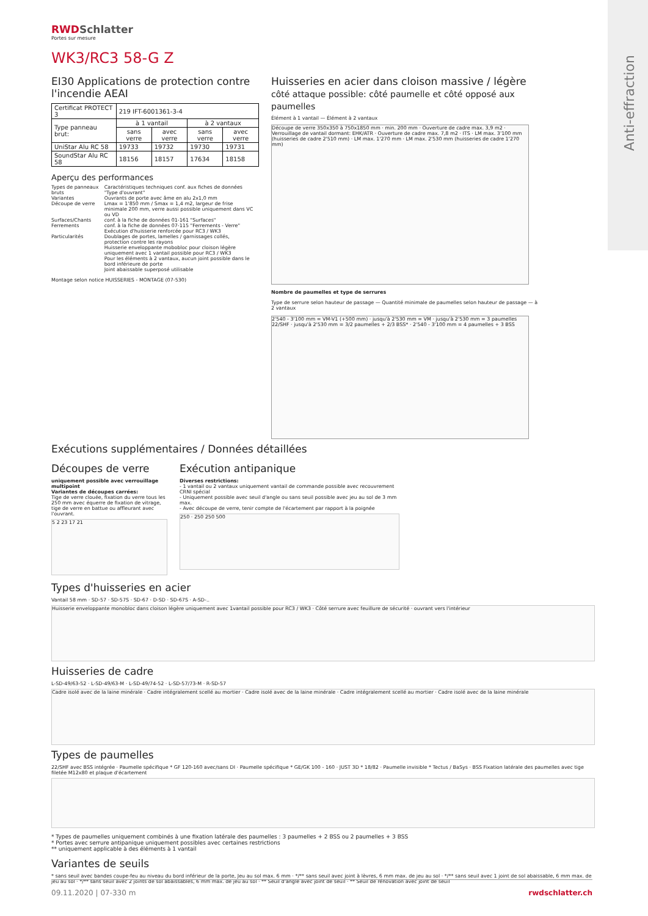Anti-effraction
RWDSchlatter
Portes sur mesure
WK3/RC3 58-G Z
EI30 Applications de protection contre l'incendie AEAI
| Certificat PROTECT 3 | 219 IFT-6001361-3-4 | | | |
| Type panneau brut: | à 1 vantail | | à 2 vantaux | |
| | sans verre | avec verre | sans verre | avec verre |
| UniStar Alu RC 58 | 19733 | 19732 | 19730 | 19731 |
| SoundStar Alu RC 58 | 18156 | 18157 | 17634 | 18158 |
Aperçu des performances
| Types de panneaux bruts | Caractéristiques techniques conf. aux fiches de données "Type d'ouvrant" |
| Variantes | Ouvrants de porte avec âme en alu 2x1,0 mm |
| Découpe de verre | Lmax = 1'850 mm / Smax = 1,4 m2, largeur de frise minimale 200 mm, verre aussi possible uniquement dans VC ou VD |
| Surfaces/Chants | conf. à la fiche de données 01-161 "Surfaces" |
| Ferrements | conf. à la fiche de données 07-115 "Ferrements - Verre" Exécution d'huisserie renforcée pour RC3 / WK3 |
| Particularités | Doublages de portes, lamelles / garnissages collés, protection contre les rayons Huisserie enveloppante mobobloc pour cloison légère uniquement avec 1 vantail possible pour RC3 / WK3 Pour les éléments à 2 vantaux, aucun joint possible dans le bord inférieure de porte Joint abaissable superposé utilisable |
Montage selon notice HUISSERIES - MONTAGE (07-530)
Huisseries en acier dans cloison massive / légère
côté attaque possible: côté paumelle et côté opposé aux paumelles
Élément à 1 vantail — Élément à 2 vantaux
Découpe de verre 350x350 à 750x1850 mm · min. 200 mm · Ouverture de cadre max. 3,9 m2 · Verrouillage de vantail dormant: EHK/ATR · Ouverture de cadre max. 7,8 m2 · ITS · LM max. 3'100 mm (huisseries de cadre 2'510 mm) · LM max. 1'270 mm · LM max. 2'530 mm (huisseries de cadre 1'270 mm)
Nombre de paumelles et type de serrures
Type de serrure selon hauteur de passage — Quantité minimale de paumelles selon hauteur de passage — à 2 vantaux
2'540 - 3'100 mm = VM-V1 (+500 mm) · jusqu'à 2'530 mm = VM · jusqu'à 2'530 mm = 3 paumelles 22/SHF · jusqu'à 2'530 mm = 3/2 paumelles + 2/3 BSS* · 2'540 - 3'100 mm = 4 paumelles + 3 BSS
Exécutions supplémentaires / Données détaillées
Découpes de verre
uniquement possible avec verrouillage multipoint
Variantes de découpes carrées:
Tige de verre clouée, fixation du verre tous les 250 mm avec équerre de fixation de vitrage, tige de verre en battue ou affleurant avec l'ouvrant.
5 2 23 17 21
Exécution antipanique
Diverses restrictions:
- 1 vantail ou 2 vantaux uniquement vantail de commande possible avec recouvrement CRNI spécial
- Uniquement possible avec seuil d'angle ou sans seuil possible avec jeu au sol de 3 mm max.
- Avec découpe de verre, tenir compte de l'écartement par rapport à la poignée
250 · 250 250 500
Types d'huisseries en acier
Vantail 58 mm · SD-57 · SD-57S · SD-67 · D-SD · SD-67S · A-SD-..
Huisserie enveloppante monobloc dans cloison légère uniquement avec 1vantail possible pour RC3 / WK3 · Côté serrure avec feuillure de sécurité · ouvrant vers l'intérieur
Huisseries de cadre
L-SD-49/63-52 · L-SD-49/63-M · L-SD-49/74-52 · L-SD-57/73-M · R-SD-57
Cadre isolé avec de la laine minérale · Cadre intégralement scellé au mortier · Cadre isolé avec de la laine minérale · Cadre intégralement scellé au mortier · Cadre isolé avec de la laine minérale
Types de paumelles
22/SHF avec BSS intégrée · Paumelle spécifique * GF 120-160 avec/sans DI · Paumelle spécifique * GE/GK 100 - 160 · JUST 3D * 18/82 · Paumelle invisible * Tectus / BaSys · BSS Fixation latérale des paumelles avec tige filetée M12x80 et plaque d'écartement
* Types de paumelles uniquement combinés à une fixation latérale des paumelles : 3 paumelles + 2 BSS ou 2 paumelles + 3 BSS
* Portes avec serrure antipanique uniquement possibles avec certaines restrictions
** uniquement applicable à des éléments à 1 vantail
Variantes de seuils
* sans seuil avec bandes coupe-feu au niveau du bord inférieur de la porte, Jeu au sol max. 6 mm · */** sans seuil avec joint à lèvres, 6 mm max. de jeu au sol · */** sans seuil avec 1 joint de sol abaissable, 6 mm max. de jeu au sol · */** sans seuil avec 2 joints de sol abaissables, 6 mm max. de jeu au sol · ** Seuil d'angle avec joint de seuil · ** Seuil de rénovation avec joint de seuil
09.11.2020 | 07-330 m rwdschlatter.ch